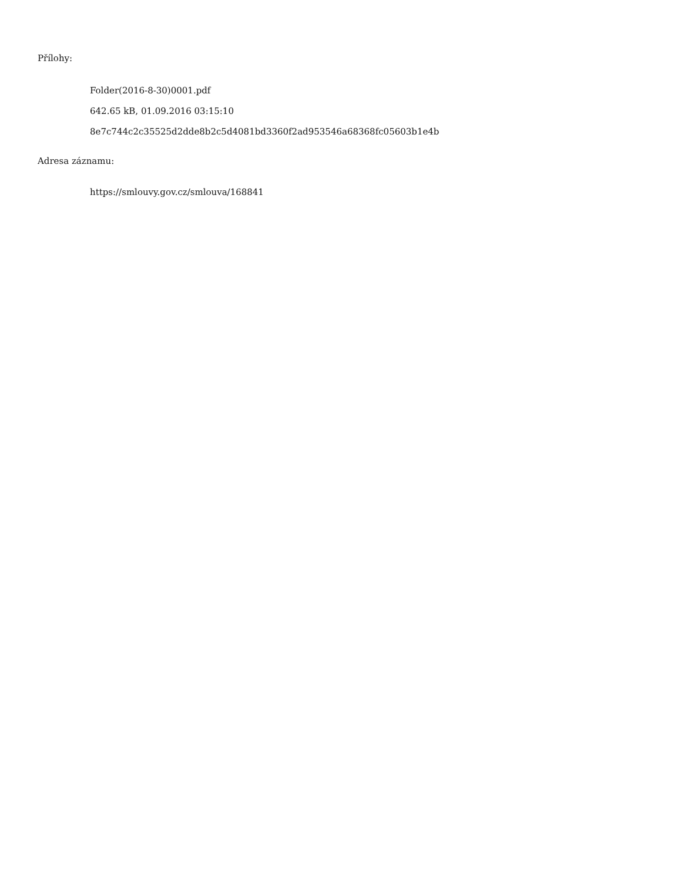Přílohy:
Folder(2016-8-30)0001.pdf
642.65 kB, 01.09.2016 03:15:10
8e7c744c2c35525d2dde8b2c5d4081bd3360f2ad953546a68368fc05603b1e4b
Adresa záznamu:
https://smlouvy.gov.cz/smlouva/168841